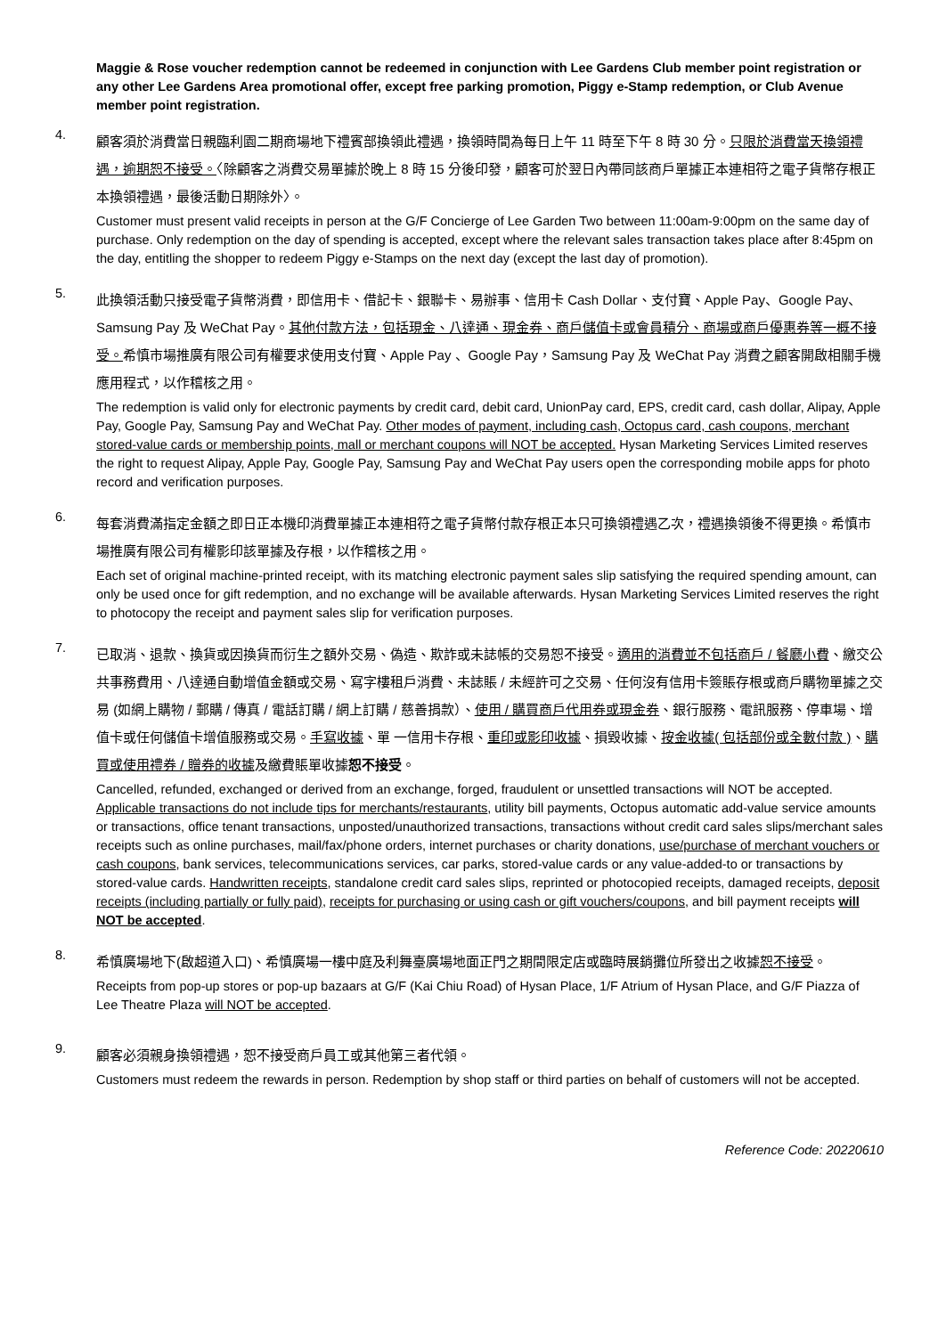Maggie & Rose voucher redemption cannot be redeemed in conjunction with Lee Gardens Club member point registration or any other Lee Gardens Area promotional offer, except free parking promotion, Piggy e-Stamp redemption, or Club Avenue member point registration.
4.
顧客須於消費當日親臨利園二期商場地下禮賓部換領此禮遇，換領時間為每日上午 11 時至下午 8 時 30 分。只限於消費當天換領禮遇，逾期恕不接受。〈除顧客之消費交易單據於晚上 8 時 15 分後印發，顧客可於翌日內帶同該商戶單據正本連相符之電子貨幣存根正本換領禮遇，最後活動日期除外〉。
Customer must present valid receipts in person at the G/F Concierge of Lee Garden Two between 11:00am-9:00pm on the same day of purchase. Only redemption on the day of spending is accepted, except where the relevant sales transaction takes place after 8:45pm on the day, entitling the shopper to redeem Piggy e-Stamps on the next day (except the last day of promotion).
5.
此換領活動只接受電子貨幣消費，即信用卡、借記卡、銀聯卡、易辦事、信用卡 Cash Dollar、支付寶、Apple Pay、Google Pay、Samsung Pay 及 WeChat Pay。其他付款方法，包括現金、八達通、現金券、商戶儲值卡或會員積分、商場或商戶優惠券等一概不接受。希慎市場推廣有限公司有權要求使用支付寶、Apple Pay 、Google Pay，Samsung Pay 及 WeChat Pay 消費之顧客開啟相關手機應用程式，以作稽核之用。
The redemption is valid only for electronic payments by credit card, debit card, UnionPay card, EPS, credit card, cash dollar, Alipay, Apple Pay, Google Pay, Samsung Pay and WeChat Pay. Other modes of payment, including cash, Octopus card, cash coupons, merchant stored-value cards or membership points, mall or merchant coupons will NOT be accepted. Hysan Marketing Services Limited reserves the right to request Alipay, Apple Pay, Google Pay, Samsung Pay and WeChat Pay users open the corresponding mobile apps for photo record and verification purposes.
6.
每套消費滿指定金額之即日正本機印消費單據正本連相符之電子貨幣付款存根正本只可換領禮遇乙次，禮遇換領後不得更換。希慎市場推廣有限公司有權影印該單據及存根，以作稽核之用。
Each set of original machine-printed receipt, with its matching electronic payment sales slip satisfying the required spending amount, can only be used once for gift redemption, and no exchange will be available afterwards. Hysan Marketing Services Limited reserves the right to photocopy the receipt and payment sales slip for verification purposes.
7.
已取消、退款、換貨或因換貨而衍生之額外交易、偽造、欺詐或未誌帳的交易恕不接受。適用的消費並不包括商戶 / 餐廳小費、繳交公共事務費用、八達通自動增值金額或交易、寫字樓租戶消費、未誌賬 / 未經許可之交易、任何沒有信用卡簽賬存根或商戶購物單據之交易 (如網上購物 / 郵購 / 傳真 / 電話訂購 / 網上訂購 / 慈善捐款）、使用 / 購買商戶代用券或現金券、銀行服務、電訊服務、停車場、增值卡或任何儲值卡增值服務或交易。手寫收據、單 一信用卡存根、重印或影印收據、損毀收據、按金收據( 包括部份或全數付款 )、購買或使用禮券 / 贈券的收據及繳費賬單收據恕不接受。
Cancelled, refunded, exchanged or derived from an exchange, forged, fraudulent or unsettled transactions will NOT be accepted. Applicable transactions do not include tips for merchants/restaurants, utility bill payments, Octopus automatic add-value service amounts or transactions, office tenant transactions, unposted/unauthorized transactions, transactions without credit card sales slips/merchant sales receipts such as online purchases, mail/fax/phone orders, internet purchases or charity donations, use/purchase of merchant vouchers or cash coupons, bank services, telecommunications services, car parks, stored-value cards or any value-added-to or transactions by stored-value cards. Handwritten receipts, standalone credit card sales slips, reprinted or photocopied receipts, damaged receipts, deposit receipts (including partially or fully paid), receipts for purchasing or using cash or gift vouchers/coupons, and bill payment receipts will NOT be accepted.
8.
希慎廣場地下(啟超道入口)、希慎廣場一樓中庭及利舞臺廣場地面正門之期間限定店或臨時展銷攤位所發出之收據恕不接受。
Receipts from pop-up stores or pop-up bazaars at G/F (Kai Chiu Road) of Hysan Place, 1/F Atrium of Hysan Place, and G/F Piazza of Lee Theatre Plaza will NOT be accepted.
9.
顧客必須親身換領禮遇，恕不接受商戶員工或其他第三者代領。
Customers must redeem the rewards in person. Redemption by shop staff or third parties on behalf of customers will not be accepted.
Reference Code: 20220610